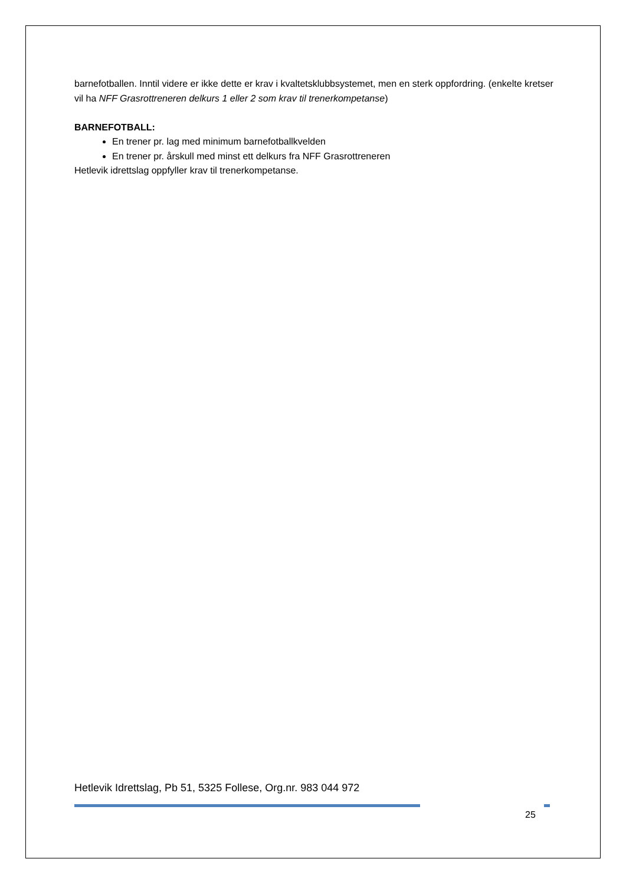barnefotballen. Inntil videre er ikke dette er krav i kvaltetsklubbsystemet, men en sterk oppfordring. (enkelte kretser vil ha NFF Grasrottreneren delkurs 1 eller 2 som krav til trenerkompetanse)
BARNEFOTBALL:
En trener pr. lag med minimum barnefotballkvelden
En trener pr. årskull med minst ett delkurs fra NFF Grasrottreneren
Hetlevik idrettslag oppfyller krav til trenerkompetanse.
Hetlevik Idrettslag, Pb 51, 5325 Follese, Org.nr. 983 044 972
25